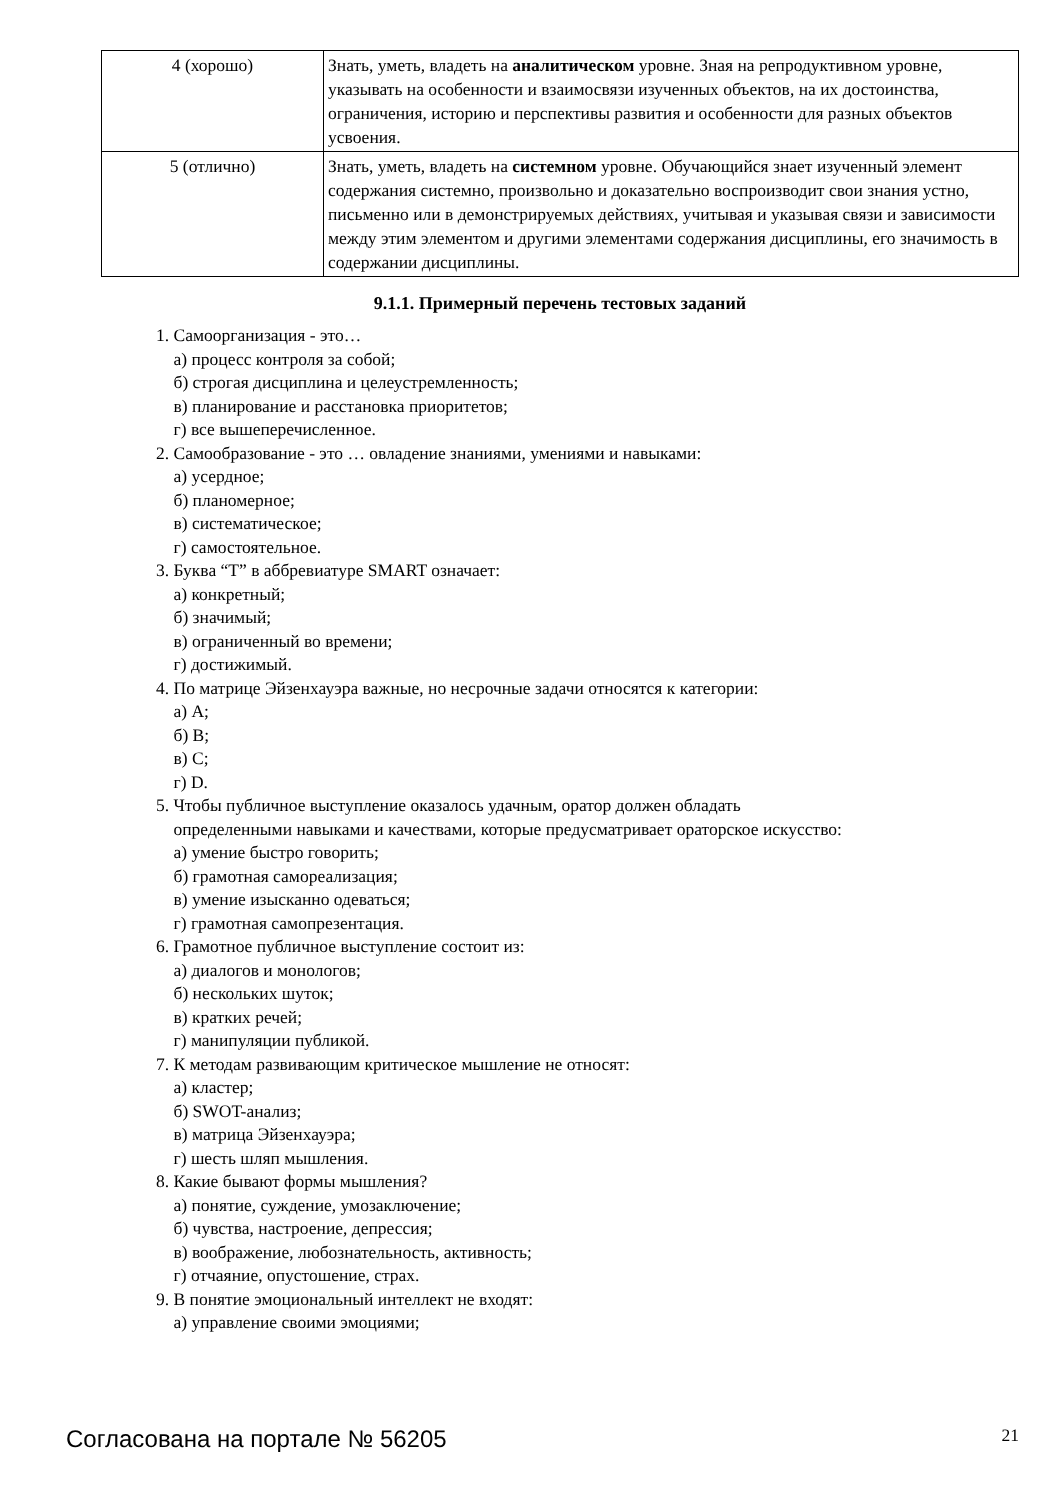| 4 (хорошо) | Знать, уметь, владеть на аналитическом уровне. Зная на репродуктивном уровне, указывать на особенности и взаимосвязи изученных объектов, на их достоинства, ограничения, историю и перспективы развития и особенности для разных объектов усвоения. |
| 5 (отлично) | Знать, уметь, владеть на системном уровне. Обучающийся знает изученный элемент содержания системно, произвольно и доказательно воспроизводит свои знания устно, письменно или в демонстрируемых действиях, учитывая и указывая связи и зависимости между этим элементом и другими элементами содержания дисциплины, его значимость в содержании дисциплины. |
9.1.1. Примерный перечень тестовых заданий
1. Самоорганизация - это…
а) процесс контроля за собой;
б) строгая дисциплина и целеустремленность;
в) планирование и расстановка приоритетов;
г) все вышеперечисленное.
2. Самообразование - это … овладение знаниями, умениями и навыками:
а) усердное;
б) планомерное;
в) систематическое;
г) самостоятельное.
3. Буква “T” в аббревиатуре SMART означает:
а) конкретный;
б) значимый;
в) ограниченный во времени;
г) достижимый.
4. По матрице Эйзенхауэра важные, но несрочные задачи относятся к категории:
а) A;
б) B;
в) C;
г) D.
5. Чтобы публичное выступление оказалось удачным, оратор должен обладать
определенными навыками и качествами, которые предусматривает ораторское искусство:
а) умение быстро говорить;
б) грамотная самореализация;
в) умение изысканно одеваться;
г) грамотная самопрезентация.
6. Грамотное публичное выступление состоит из:
а) диалогов и монологов;
б) нескольких шуток;
в) кратких речей;
г) манипуляции публикой.
7. К методам развивающим критическое мышление не относят:
а) кластер;
б) SWOT-анализ;
в) матрица Эйзенхауэра;
г) шесть шляп мышления.
8. Какие бывают формы мышления?
а) понятие, суждение, умозаключение;
б) чувства, настроение, депрессия;
в) воображение, любознательность, активность;
г) отчаяние, опустошение, страх.
9. В понятие эмоциональный интеллект не входят:
а) управление своими эмоциями;
Согласована на портале № 56205 21